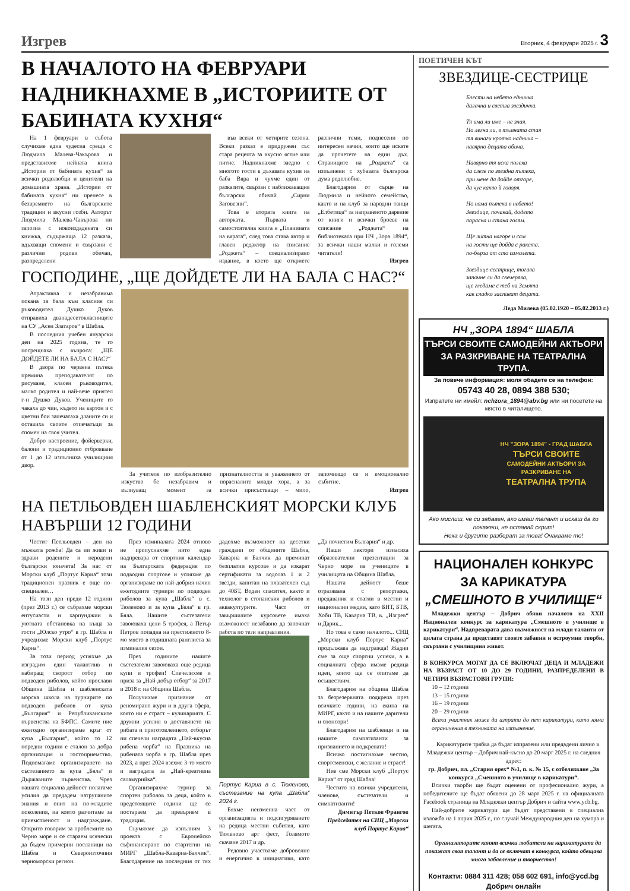Изгрев Вторник, 4 февруари 2025 г. 3
В НАЧАЛОТО НА ФЕВРУАРИ НАДНИКНАХМЕ В „ИСТОРИИТЕ ОТ БАБИНАТА КУХНЯ“
На 1 февруари в събота случихме една чудесна среща с Людмила Малева-Чакърова и представихме нейната книга „Истории от бабината кухня“ за всички родолюбци и ценители на домашната храна. „Истории от бабината кухня“ ни пренесе в безвремието на българските традиции и вкусни гозби. Авторът Людмила Малева-Чакърова ни запозна с новоиздадената си книжка, съдържаща 12 разказа, вдъхващи спомени и свързани с различни родови обичаи, разпределени
във всеки от четирите сезона. Всеки разказ е придружен със стара рецепта за вкусно ястие или питие. Надникнахме заедно с многото гости в дъхавата кухня на баба Вяра и чухме един от разказите, свързан с наближаващия български обичай „Сирни Заговезни“.
Това е втората книга на авторката. Първата и самостоятелна книга е „Планината на вярата“, след това става автор и главен редактор на списание „Роджета“ – специализирано издание, в което ще откриете различни теми, поднесени по интересен начин, които ще искате да прочетете на един дъх. Страниците на „Роджета“ са изпълнени с хубавата българска дума родолюбие.
Благодарим от сърце на Людмила и нейното семейство, както и на клуб за народни танци „Елбетица“ за направеното дарение от книги и всички броеве на списание „Роджета“ на библиотеката при НЧ „Зора 1894“, за всички наши малки и големи читатели!
Изгрев
ГОСПОДИНЕ, „ЩЕ ДОЙДЕТЕ ЛИ НА БАЛА С НАС?“
Атрактивна и незабравима покана за бала към класния си ръководител Душко Дуков отправиха дванадесетокласниците на СУ „Асен Златаров“ в Шабла.
В последния учебен януарски ден на 2025 година, те го посрещнаха с въпроса: „ЩЕ ДОЙДЕТЕ ЛИ НА БАЛА С НАС?“
В двора по червена пътека премина преподавателят по рисуване, класен ръководител, малко родител и най-вече приятел г-н Душко Дуков. Учениците го чакаха до чин, където на картон и с цветни бои запечатаха дланите си и оставиха своите отпечатъци за спомен на своя учител.
Добро настроение, фойерверки, балони и традиционно отброяване от 1 до 12 изпълниха училищния двор.
За учителя по изобразително изкуство бе незабравим и вълнуващ момент за признателността и уважението от порасналите млади хора, а за всички присъстващи – мило, запомнящо се и емоционално събитие.
Изгрев
НА ПЕТЛЬОВДЕН ШАБЛЕНСКИЯТ МОРСКИ КЛУБ НАВЪРШИ 12 ГОДИНИ
Честит Петльовден – ден на мъжката рожба! Да са ни живи и здрави родените и неродени български юначета! За нас от Морски клуб „Портус Кариа“ този традиционен празник е още по-специален…
На този ден преди 12 години (през 2013 г.) се събрахме морски ентусиасти и харпунджии в уютната обстановка на къща за гости „Юлско утро“ в гр. Шабла и учредихме Морски клуб „Портус Кариа“.
За този период успяхме да изградим един талантлив и набиращ скорост отбор по подводен риболов, който прослави Община Шабла и шабленската морска школа на турнирите по подводен риболов от купа „България“ и Републиканските първенства на БФПС. Самите ние ежегодно организираме кръг от купа „България“, който то 12 поредни години е еталон за добра организация и гостоприемство. Подпомагаме организирането на състезанието за купа „Бяла“ и Държавните първенства. Чрез нашата социална дейност полагаме усилия да предадем натрупаните знания и опит на по-младите поколения, на които разчитаме за приемственост и надграждане. Открито говорим за проблемите на Черно море и се стараем всячески да бъдем примерни посланици на Шабла и Североизточния черноморски регион.
През изминалата 2024 отново не пропуснахме нито една надпревара от спортния календар на Българската федерация по подводни спортове и успяхме да организираме по най-добрия начин ежегодните турнири по подводен риболов за купа „Шабла“ в с. Тюленово и за купа „Бяла“ в гр. Бяла. Нашите състезатели завоюваха цели 5 трофея, а Петър Петров попадна на престижното 8-мо място в годишната ранглиста за изминалия сезон.
През годините нашите състезатели завоюваха още редица купи и трофеи! Спечелихме и приза за „Най-добър отбор“ за 2017 и 2018 г. на Община Шабла.
Получихме признание от реномирано жури и в друга сфера, която ни е страст – кулинарията. С дружни усилия в доставянето на рибата и приготовлението, отборът ни спечели наградата „Най-вкусна рибена чорба“ на Празника на рибената чорба в гр. Шабла през 2023, а през 2024 взехме 3-то място и наградата за „Най-креативна саламурийка“.
Организирахме турнир за спортен риболов за деца, който в предстоящите години ще се постараем да превърнем в традиция.
Съумяхме да изпълним 3 проекта с Европейско съфинансиране по стартегии на МИРГ „Шабла-Каварна-Балчик“. Благодарение на последния от тях дадохме възможност на десетки граждани от общините Шабла, Каварна и Балчик да преминат безплатни курсове и да изкарат сертификати за водолаз 1 и 2 звезди, капитан на плавателен съд до 40БТ, Воден спасител, както и технолог в стопанския риболов и аквакултурите. Част от завършилите курсовете имаха възможност незабавно да започнат работа по тези направления.
Портус Кариа в с. Тюленово, състезание на купа „Шабла“ 2024 г.
Бяхме неизменна част от организацията и подсигуряването на редица местни събития, като Тюленово арт фест, Голямото скачане 2017 и др.
Редовно участваме доброволно и енергично в инициативи, като „Да почистим България“ и др.
Наши лектори изнасяха образователни презентации за Черно море на учениците в училищата на Община Шабла.
Нашата дейност беше отразявана с репортажи, предавания и статии в местни и национални медии, като БНТ, БТВ, Хоби ТВ, Каварна ТВ, в. „Изгрев“ и Дарик...
Но това е само началото... СНЦ „Морски клуб Портус Кариа“ продължава да надгражда! Жадни сме за още спортни успехи, а в социалната сфера имаме редица идеи, които ще се опитаме да осъществим.
Благодарим на община Шабла за безрезервната подкрепа през всичките години, на екипа на МИРГ, както и на нашите дарители и спонсори!
Благодарим на шабленци и на нашите симпатизанти за признанието и подкрепата!
Всичко постигнахме честно, спортсменски, с желание и страст!
Ние сме Морски клуб „Портус Кариа“ от град Шабла!
Честито на всички учредители, членове, състезатели и симпатизанти!
Димитър Петков Франгов
Председател на СНЦ „Морски клуб Портус Кариа“
ПОЕТИЧЕН КЪТ
ЗВЕЗДИЦЕ-СЕСТРИЦЕ
Блести на небето едничка
далечна и светла звездичка.
Тя има ли име – не зная.
Но легна ли, в тъмната стая
тя винаги кротко надничa –
навярно децата обича.
Навярно тя иска полека
да слезе по звездна пътека,
при мене да дойде отгоре,
да чуе какво й говоря.
Но няма пътека в небето!
Звездице, почакай, додето
порасна и стана голям.
Ще литна нагоре и сам
на гости ще дойда с ракета.
по-бърза от сто самолета.
Звездице-сестрице, тогава
започне ли да свечерява,
ще гледаме с теб на Земята
как сладко заспиват децата.
Леда Милева (05.02.1920 – 05.02.2013 г.)
НЧ „ЗОРА 1894“ ШАБЛА
ТЪРСИ СВОИТЕ САМОДЕЙНИ АКТЬОРИ ЗА РАЗКРИВАНЕ НА ТЕАТРАЛНА ТРУПА.
За повече информация: моля обадете се на телефон:
05743 40 28, 0894 388 530;
Изпратете ни имейл: nchzora_1894@abv.bg или ни посетете на място в читалището.
НЧ "ЗОРА 1894" - ГРАД ШАБЛА
ТЪРСИ СВОИТЕ
САМОДЕЙНИ АКТЬОРИ ЗА РАЗКРИВАНЕ НА
ТЕАТРАЛНА ТРУПА
Ако мислиш, че си забавен, ако имаш талант и искаш да го покажеш, не оставай скрит!
Нека и другите разберат за това! Очакваме те!
НАЦИОНАЛЕН КОНКУРС
ЗА КАРИКАТУРА
„СМЕШНОТО В УЧИЛИЩЕ“
Младежки център – Добрич обяви началото на XXII Национален конкурс за карикатура „Смешното в училище в карикатури“. Надпреварата дава възможност на млади таланти от цялата страна да представят своите забавни и остроумни творби, свързани с училищния живот.
В КОНКУРСА МОГАТ ДА СЕ ВКЛЮЧАТ ДЕЦА И МЛАДЕЖИ НА ВЪЗРАСТ ОТ 10 ДО 29 ГОДИНИ, РАЗПРЕДЕЛЕНИ В ЧЕТИРИ ВЪЗРАСТОВИ ГРУПИ:
10 – 12 години
13 – 15 години
16 – 19 години
20 – 29 години
Всеки участник може да изпрати до пет карикатури, като няма ограничения в техниката на изпълнение.
Карикатурите трябва да бъдат изпратени или предадени лично в Младежки център – Добрич най-късно до 20 март 2025 г. на следния адрес:
гр. Добрич, пл. „Стария орех“ №1, п. к. № 15, с отбелязване „За конкурса „Смешното в училище в карикатури“.
Всички творби ще бъдат оценени от професионално жури, а победителите ще бъдат обявени до 28 март 2025 г. на официалната Facebook страница на Младежки център Добрич и сайта www.ycb.bg.
Най-добрите карикатури ще бъдат представени в специална изложба на 1 април 2025 г., по случай Международния ден на хумора и шегата.
Организаторите канят всички любители на карикатурата да покажат своя талант и да се включат в конкурса, който обещава много забавление и творчество!
Контакти: 0884 311 428; 058 602 691, info@ycd.bg
Добрич онлайн